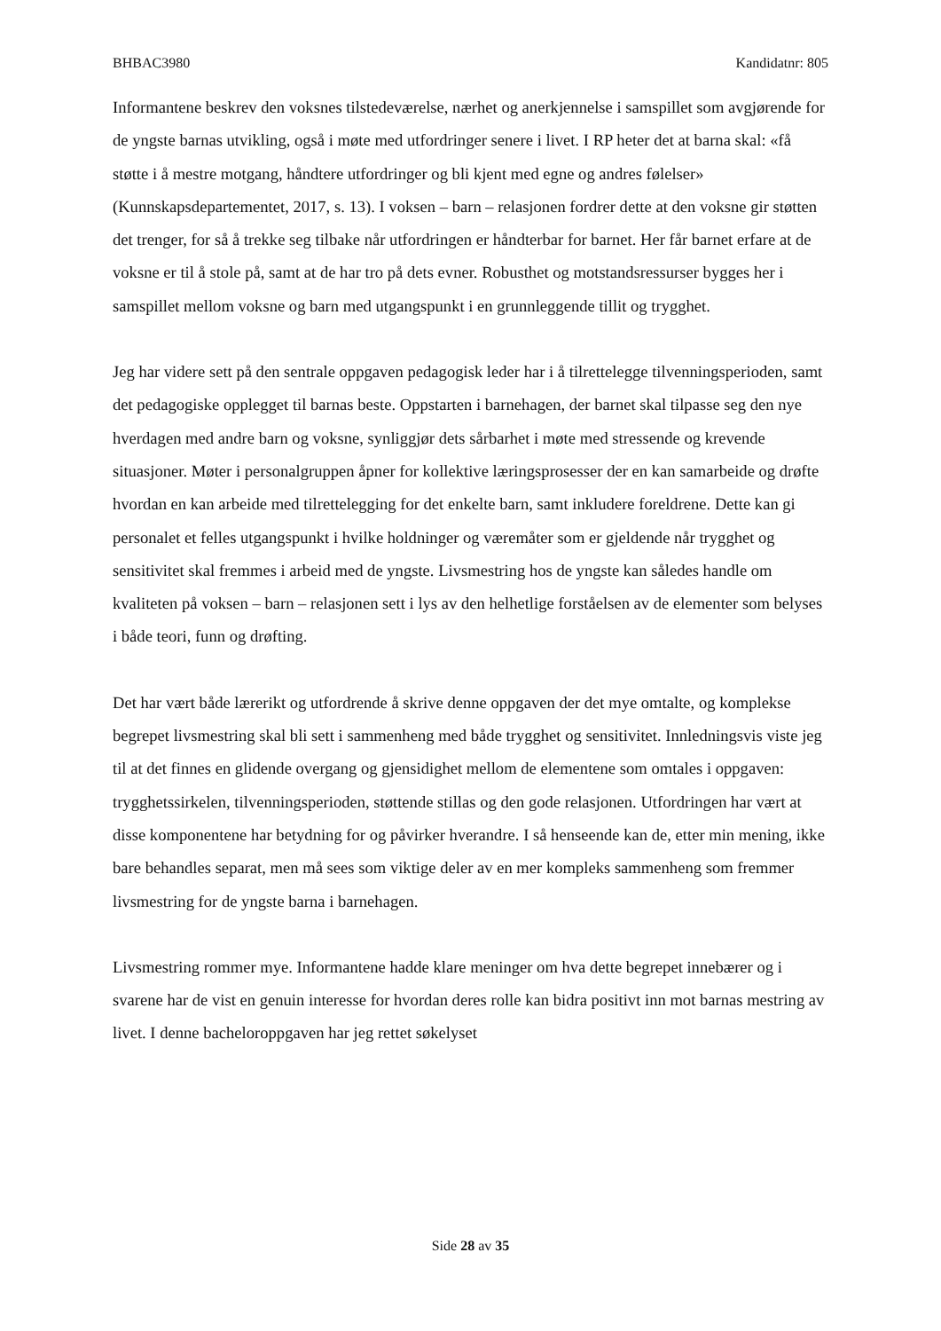BHBAC3980 Kandidatnr: 805
Informantene beskrev den voksnes tilstedeværelse, nærhet og anerkjennelse i samspillet som avgjørende for de yngste barnas utvikling, også i møte med utfordringer senere i livet. I RP heter det at barna skal: «få støtte i å mestre motgang, håndtere utfordringer og bli kjent med egne og andres følelser» (Kunnskapsdepartementet, 2017, s. 13). I voksen – barn – relasjonen fordrer dette at den voksne gir støtten det trenger, for så å trekke seg tilbake når utfordringen er håndterbar for barnet. Her får barnet erfare at de voksne er til å stole på, samt at de har tro på dets evner. Robusthet og motstandsressurser bygges her i samspillet mellom voksne og barn med utgangspunkt i en grunnleggende tillit og trygghet.
Jeg har videre sett på den sentrale oppgaven pedagogisk leder har i å tilrettelegge tilvenningsperioden, samt det pedagogiske opplegget til barnas beste. Oppstarten i barnehagen, der barnet skal tilpasse seg den nye hverdagen med andre barn og voksne, synliggjør dets sårbarhet i møte med stressende og krevende situasjoner. Møter i personalgruppen åpner for kollektive læringsprosesser der en kan samarbeide og drøfte hvordan en kan arbeide med tilrettelegging for det enkelte barn, samt inkludere foreldrene. Dette kan gi personalet et felles utgangspunkt i hvilke holdninger og væremåter som er gjeldende når trygghet og sensitivitet skal fremmes i arbeid med de yngste. Livsmestring hos de yngste kan således handle om kvaliteten på voksen – barn – relasjonen sett i lys av den helhetlige forståelsen av de elementer som belyses i både teori, funn og drøfting.
Det har vært både lærerikt og utfordrende å skrive denne oppgaven der det mye omtalte, og komplekse begrepet livsmestring skal bli sett i sammenheng med både trygghet og sensitivitet. Innledningsvis viste jeg til at det finnes en glidende overgang og gjensidighet mellom de elementene som omtales i oppgaven: trygghetssirkelen, tilvenningsperioden, støttende stillas og den gode relasjonen. Utfordringen har vært at disse komponentene har betydning for og påvirker hverandre. I så henseende kan de, etter min mening, ikke bare behandles separat, men må sees som viktige deler av en mer kompleks sammenheng som fremmer livsmestring for de yngste barna i barnehagen.
Livsmestring rommer mye. Informantene hadde klare meninger om hva dette begrepet innebærer og i svarene har de vist en genuin interesse for hvordan deres rolle kan bidra positivt inn mot barnas mestring av livet. I denne bacheloroppgaven har jeg rettet søkelyset
Side 28 av 35